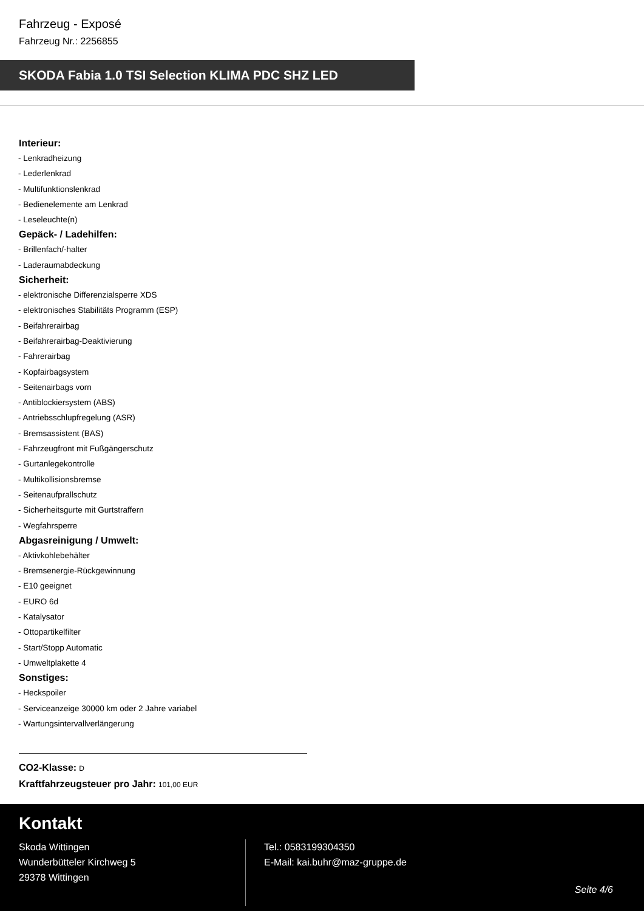Fahrzeug - Exposé
Fahrzeug Nr.: 2256855
SKODA Fabia 1.0 TSI Selection KLIMA PDC SHZ LED
Interieur:
- Lenkradheizung
- Lederlenkrad
- Multifunktionslenkrad
- Bedienelemente am Lenkrad
- Leseleuchte(n)
Gepäck- / Ladehilfen:
- Brillenfach/-halter
- Laderaumabdeckung
Sicherheit:
- elektronische Differenzialsperre XDS
- elektronisches Stabilitäts Programm (ESP)
- Beifahrerairbag
- Beifahrerairbag-Deaktivierung
- Fahrerairbag
- Kopfairbagsystem
- Seitenairbags vorn
- Antiblockiersystem (ABS)
- Antriebsschlupfregelung (ASR)
- Bremsassistent (BAS)
- Fahrzeugfront mit Fußgängerschutz
- Gurtanlegekontrolle
- Multikollisionsbremse
- Seitenaufprallschutz
- Sicherheitsgurte mit Gurtstraffern
- Wegfahrsperre
Abgasreinigung / Umwelt:
- Aktivkohlebehälter
- Bremsenergie-Rückgewinnung
- E10 geeignet
- EURO 6d
- Katalysator
- Ottopartikelfilter
- Start/Stopp Automatic
- Umweltplakette 4
Sonstiges:
- Heckspoiler
- Serviceanzeige 30000 km oder 2 Jahre variabel
- Wartungsintervallverlängerung
CO2-Klasse: D
Kraftfahrzeugsteuer pro Jahr: 101,00 EUR
Kontakt
Skoda Wittingen
Wunderbütteler Kirchweg 5
29378 Wittingen
Tel.: 0583199304350
E-Mail: kai.buhr@maz-gruppe.de
Seite 4/6